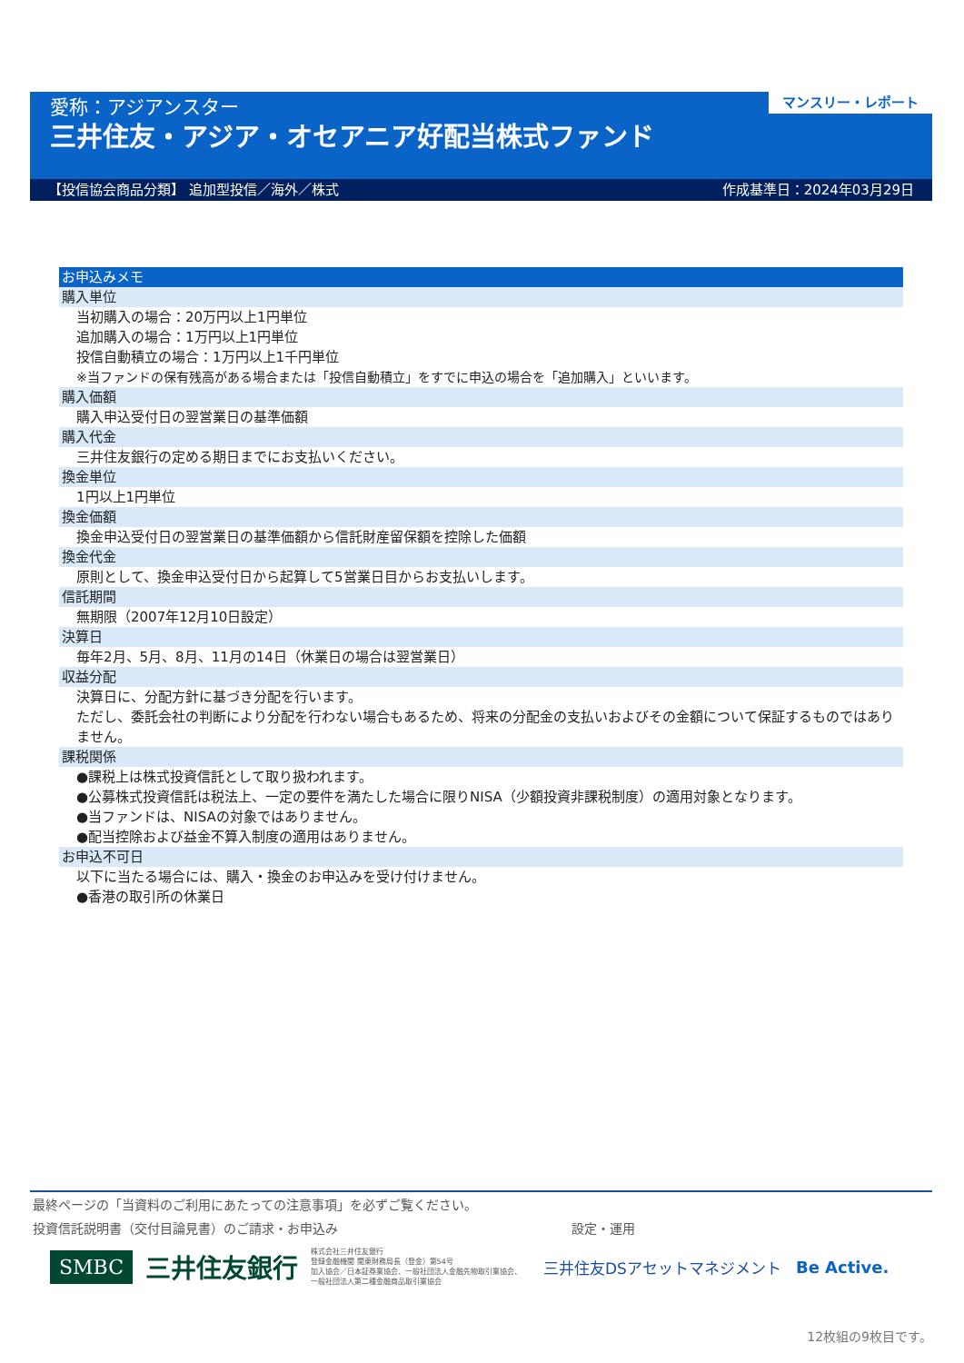愛称：アジアンスター
三井住友・アジア・オセアニア好配当株式ファンド
マンスリー・レポート
【投信協会商品分類】 追加型投信／海外／株式 作成基準日：2024年03月29日
お申込みメモ
購入単位
当初購入の場合：20万円以上1円単位
追加購入の場合：1万円以上1円単位
投信自動積立の場合：1万円以上1千円単位
※当ファンドの保有残高がある場合または「投信自動積立」をすでに申込の場合を「追加購入」といいます。
購入価額
購入申込受付日の翌営業日の基準価額
購入代金
三井住友銀行の定める期日までにお支払いください。
換金単位
1円以上1円単位
換金価額
換金申込受付日の翌営業日の基準価額から信託財産留保額を控除した価額
換金代金
原則として、換金申込受付日から起算して5営業日目からお支払いします。
信託期間
無期限（2007年12月10日設定）
決算日
毎年2月、5月、8月、11月の14日（休業日の場合は翌営業日）
収益分配
決算日に、分配方針に基づき分配を行います。
ただし、委託会社の判断により分配を行わない場合もあるため、将来の分配金の支払いおよびその金額について保証するものではありません。
課税関係
●課税上は株式投資信託として取り扱われます。
●公募株式投資信託は税法上、一定の要件を満たした場合に限りNISA（少額投資非課税制度）の適用対象となります。
●当ファンドは、NISAの対象ではありません。
●配当控除および益金不算入制度の適用はありません。
お申込不可日
以下に当たる場合には、購入・換金のお申込みを受け付けません。
●香港の取引所の休業日
最終ページの「当資料のご利用にあたっての注意事項」を必ずご覧ください。
投資信託説明書（交付目論見書）のご請求・お申込み 設定・運用
SMBC 三井住友銀行 株式会社三井住友銀行
登録金融機関 関東財務局長（登金）第54号
加入協会／日本証券業協会、一般社団法人金融先物取引業協会、
一般社団法人第二種金融商品取引業協会 三井住友DSアセットマネジメント Be Active.
12枚組の9枚目です。